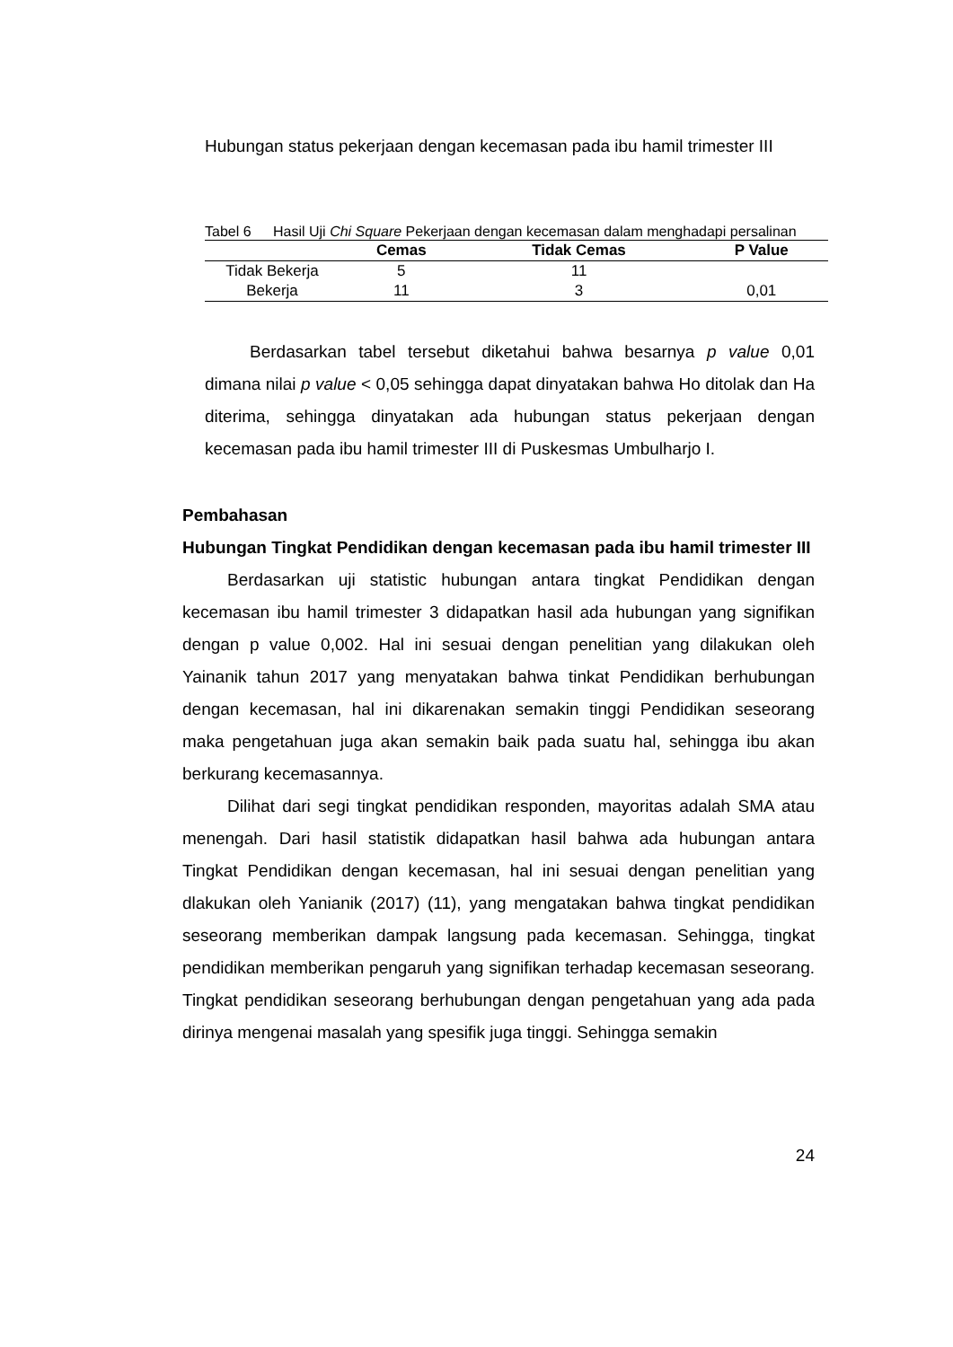Hubungan status pekerjaan dengan kecemasan pada ibu hamil trimester III
Tabel 6 Hasil Uji Chi Square Pekerjaan dengan kecemasan dalam menghadapi persalinan
| | Cemas | Tidak Cemas | P Value |
| --- | --- | --- | --- |
| Tidak Bekerja | 5 | 11 | |
| Bekerja | 11 | 3 | 0,01 |
Berdasarkan tabel tersebut diketahui bahwa besarnya p value 0,01 dimana nilai p value < 0,05 sehingga dapat dinyatakan bahwa Ho ditolak dan Ha diterima, sehingga dinyatakan ada hubungan status pekerjaan dengan kecemasan pada ibu hamil trimester III di Puskesmas Umbulharjo I.
Pembahasan
Hubungan Tingkat Pendidikan dengan kecemasan pada ibu hamil trimester III
Berdasarkan uji statistic hubungan antara tingkat Pendidikan dengan kecemasan ibu hamil trimester 3 didapatkan hasil ada hubungan yang signifikan dengan p value 0,002. Hal ini sesuai dengan penelitian yang dilakukan oleh Yainanik tahun 2017 yang menyatakan bahwa tinkat Pendidikan berhubungan dengan kecemasan, hal ini dikarenakan semakin tinggi Pendidikan seseorang maka pengetahuan juga akan semakin baik pada suatu hal, sehingga ibu akan berkurang kecemasannya.
Dilihat dari segi tingkat pendidikan responden, mayoritas adalah SMA atau menengah. Dari hasil statistik didapatkan hasil bahwa ada hubungan antara Tingkat Pendidikan dengan kecemasan, hal ini sesuai dengan penelitian yang dlakukan oleh Yanianik (2017) (11), yang mengatakan bahwa tingkat pendidikan seseorang memberikan dampak langsung pada kecemasan. Sehingga, tingkat pendidikan memberikan pengaruh yang signifikan terhadap kecemasan seseorang. Tingkat pendidikan seseorang berhubungan dengan pengetahuan yang ada pada dirinya mengenai masalah yang spesifik juga tinggi. Sehingga semakin
24